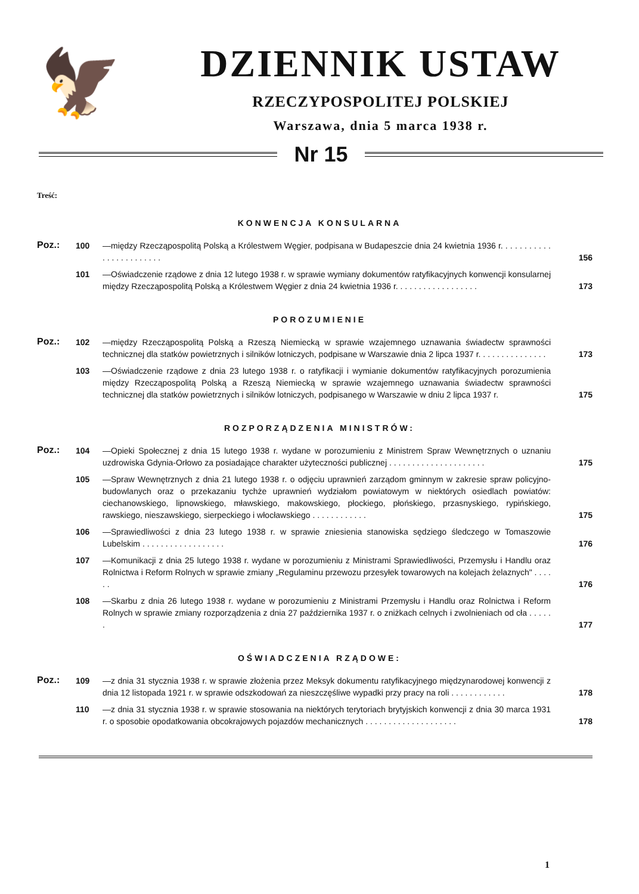🦅
DZIENNIK USTAW
RZECZYPOSPOLITEJ POLSKIEJ
Warszawa, dnia 5 marca 1938 r.
Nr 15
Treść:
KONWENCJA KONSULARNA
Poz.:
100 —między Rzecząpospolitą Polską a Królestwem Węgier, podpisana w Budapeszcie dnia 24 kwietnia 1936 r. . . . . . . . . . . . . . . . . . . . . . . .
156
101 —Oświadczenie rządowe z dnia 12 lutego 1938 r. w sprawie wymiany dokumentów ratyfikacyjnych konwencji konsularnej między Rzecząpospolitą Polską a Królestwem Węgier z dnia 24 kwietnia 1936 r. . . . . . . . . . . . . . . . . .
173
POROZUMIENIE
Poz.:
102 —między Rzecząpospolitą Polską a Rzeszą Niemiecką w sprawie wzajemnego uznawania świadectw sprawności technicznej dla statków powietrznych i silników lotniczych, podpisane w Warszawie dnia 2 lipca 1937 r. . . . . . . . . . . . . . .
173
103 —Oświadczenie rządowe z dnia 23 lutego 1938 r. o ratyfikacji i wymianie dokumentów ratyfikacyjnych porozumienia między Rzecząpospolitą Polską a Rzeszą Niemiecką w sprawie wzajemnego uznawania świadectw sprawności technicznej dla statków powietrznych i silników lotniczych, podpisanego w Warszawie w dniu 2 lipca 1937 r.
175
ROZPORZĄDZENIA MINISTRÓW:
Poz.:
104 —Opieki Społecznej z dnia 15 lutego 1938 r. wydane w porozumieniu z Ministrem Spraw Wewnętrznych o uznaniu uzdrowiska Gdynia-Orłowo za posiadające charakter użyteczności publicznej . . . . . . . . . . . . . . . . . . . . .
175
105 —Spraw Wewnętrznych z dnia 21 lutego 1938 r. o odjęciu uprawnień zarządom gminnym w zakresie spraw policyjno-budowlanych oraz o przekazaniu tychże uprawnień wydziałom powiatowym w niektórych osiedlach powiatów: ciechanowskiego, lipnowskiego, mławskiego, makowskiego, płockiego, płońskiego, przasnyskiego, rypińskiego, rawskiego, nieszawskiego, sierpeckiego i włocławskiego . . . . . . . . . . . .
175
106 —Sprawiedliwości z dnia 23 lutego 1938 r. w sprawie zniesienia stanowiska sędziego śledczego w Tomaszowie Lubelskim . . . . . . . . . . . . . . . . . .
176
107 —Komunikacji z dnia 25 lutego 1938 r. wydane w porozumieniu z Ministrami Sprawiedliwości, Przemysłu i Handlu oraz Rolnictwa i Reform Rolnych w sprawie zmiany „Regulaminu przewozu przesyłek towarowych na kolejach żelaznych" . . . . . .
176
108 —Skarbu z dnia 26 lutego 1938 r. wydane w porozumieniu z Ministrami Przemysłu i Handlu oraz Rolnictwa i Reform Rolnych w sprawie zmiany rozporządzenia z dnia 27 października 1937 r. o zniżkach celnych i zwolnieniach od cła . . . . . .
177
OŚWIADCZENIA RZĄDOWE:
Poz.:
109 —z dnia 31 stycznia 1938 r. w sprawie złożenia przez Meksyk dokumentu ratyfikacyjnego międzynarodowej konwencji z dnia 12 listopada 1921 r. w sprawie odszkodowań za nieszczęśliwe wypadki przy pracy na roli . . . . . . . . . . . .
178
110 —z dnia 31 stycznia 1938 r. w sprawie stosowania na niektórych terytoriach brytyjskich konwencji z dnia 30 marca 1931 r. o sposobie opodatkowania obcokrajowych pojazdów mechanicznych . . . . . . . . . . . . . . . . . . . .
178
1